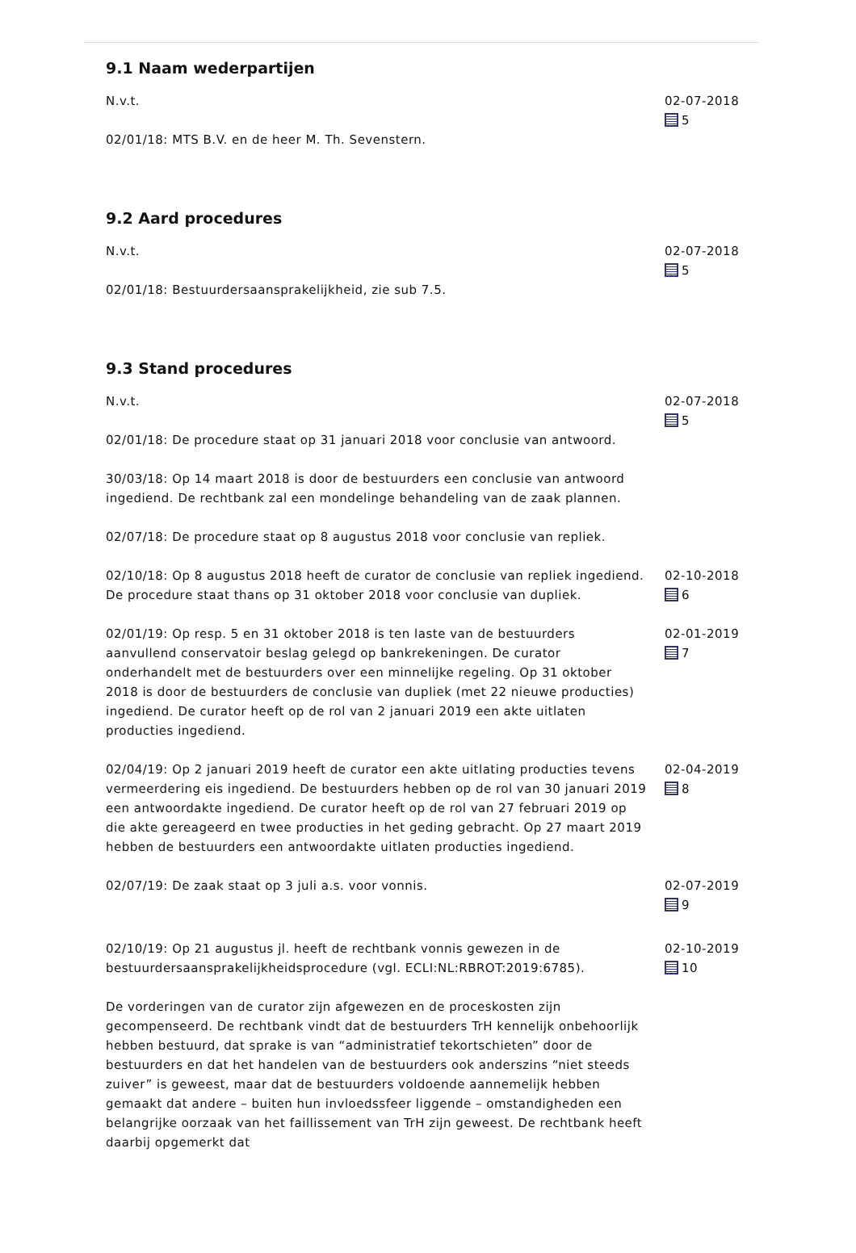9.1 Naam wederpartijen
N.v.t.
02/01/18: MTS B.V. en de heer M. Th. Sevenstern.
02-07-2018
5
9.2 Aard procedures
N.v.t.
02/01/18: Bestuurdersaansprakelijkheid, zie sub 7.5.
02-07-2018
5
9.3 Stand procedures
N.v.t.
02/01/18: De procedure staat op 31 januari 2018 voor conclusie van antwoord.
30/03/18: Op 14 maart 2018 is door de bestuurders een conclusie van antwoord ingediend. De rechtbank zal een mondelinge behandeling van de zaak plannen.
02/07/18: De procedure staat op 8 augustus 2018 voor conclusie van repliek.
02-07-2018
5
02/10/18: Op 8 augustus 2018 heeft de curator de conclusie van repliek ingediend. De procedure staat thans op 31 oktober 2018 voor conclusie van dupliek.
02-10-2018
6
02/01/19: Op resp. 5 en 31 oktober 2018 is ten laste van de bestuurders aanvullend conservatoir beslag gelegd op bankrekeningen. De curator onderhandelt met de bestuurders over een minnelijke regeling. Op 31 oktober 2018 is door de bestuurders de conclusie van dupliek (met 22 nieuwe producties) ingediend. De curator heeft op de rol van 2 januari 2019 een akte uitlaten producties ingediend.
02-01-2019
7
02/04/19: Op 2 januari 2019 heeft de curator een akte uitlating producties tevens vermeerdering eis ingediend. De bestuurders hebben op de rol van 30 januari 2019 een antwoordakte ingediend. De curator heeft op de rol van 27 februari 2019 op die akte gereageerd en twee producties in het geding gebracht. Op 27 maart 2019 hebben de bestuurders een antwoordakte uitlaten producties ingediend.
02-04-2019
8
02/07/19: De zaak staat op 3 juli a.s. voor vonnis. 02-07-2019
9
02/10/19: Op 21 augustus jl. heeft de rechtbank vonnis gewezen in de bestuurdersaansprakelijkheidsprocedure (vgl. ECLI:NL:RBROT:2019:6785).
De vorderingen van de curator zijn afgewezen en de proceskosten zijn gecompenseerd. De rechtbank vindt dat de bestuurders TrH kennelijk onbehoorlijk hebben bestuurd, dat sprake is van “administratief tekortschieten” door de bestuurders en dat het handelen van de bestuurders ook anderszins “niet steeds zuiver” is geweest, maar dat de bestuurders voldoende aannemelijk hebben gemaakt dat andere – buiten hun invloedssfeer liggende – omstandigheden een belangrijke oorzaak van het faillissement van TrH zijn geweest. De rechtbank heeft daarbij opgemerkt dat
02-10-2019
10